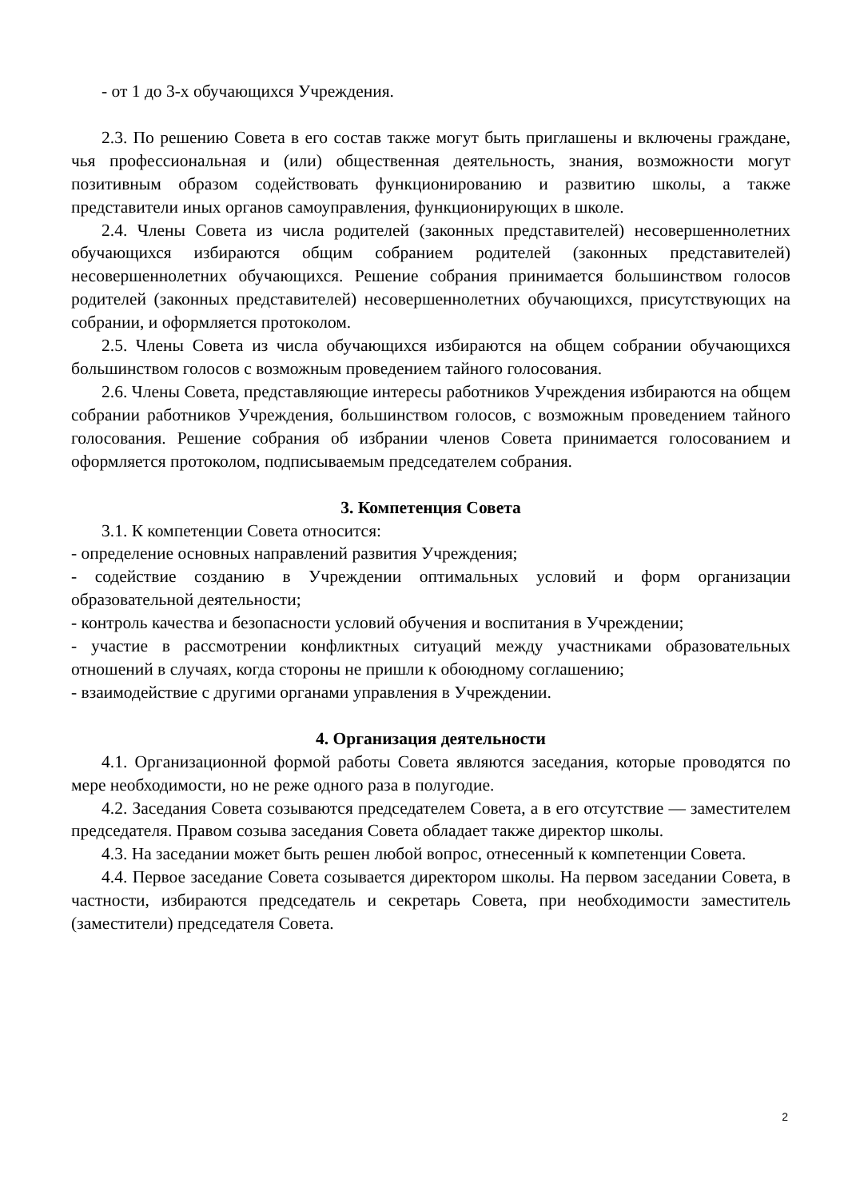- от 1 до 3-х обучающихся Учреждения.
2.3. По решению Совета в его состав также могут быть приглашены и включены граждане, чья профессиональная и (или) общественная деятельность, знания, возможности могут позитивным образом содействовать функционированию и развитию школы, а также представители иных органов самоуправления, функционирующих в школе.
2.4. Члены Совета из числа родителей (законных представителей) несовершеннолетних обучающихся избираются общим собранием родителей (законных представителей) несовершеннолетних обучающихся. Решение собрания принимается большинством голосов родителей (законных представителей) несовершеннолетних обучающихся, присутствующих на собрании, и оформляется протоколом.
2.5. Члены Совета из числа обучающихся избираются на общем собрании обучающихся большинством голосов с возможным проведением тайного голосования.
2.6. Члены Совета, представляющие интересы работников Учреждения избираются на общем собрании работников Учреждения, большинством голосов, с возможным проведением тайного голосования. Решение собрания об избрании членов Совета принимается голосованием и оформляется протоколом, подписываемым председателем собрания.
3. Компетенция Совета
3.1. К компетенции Совета относится:
- определение основных направлений развития Учреждения;
- содействие созданию в Учреждении оптимальных условий и форм организации образовательной деятельности;
- контроль качества и безопасности условий обучения и воспитания в Учреждении;
- участие в рассмотрении конфликтных ситуаций между участниками образовательных отношений в случаях, когда стороны не пришли к обоюдному соглашению;
- взаимодействие с другими органами управления в Учреждении.
4. Организация деятельности
4.1. Организационной формой работы Совета являются заседания, которые проводятся по мере необходимости, но не реже одного раза в полугодие.
4.2. Заседания Совета созываются председателем Совета, а в его отсутствие — заместителем председателя. Правом созыва заседания Совета обладает также директор школы.
4.3. На заседании может быть решен любой вопрос, отнесенный к компетенции Совета.
4.4. Первое заседание Совета созывается директором школы. На первом заседании Совета, в частности, избираются председатель и секретарь Совета, при необходимости заместитель (заместители) председателя Совета.
2